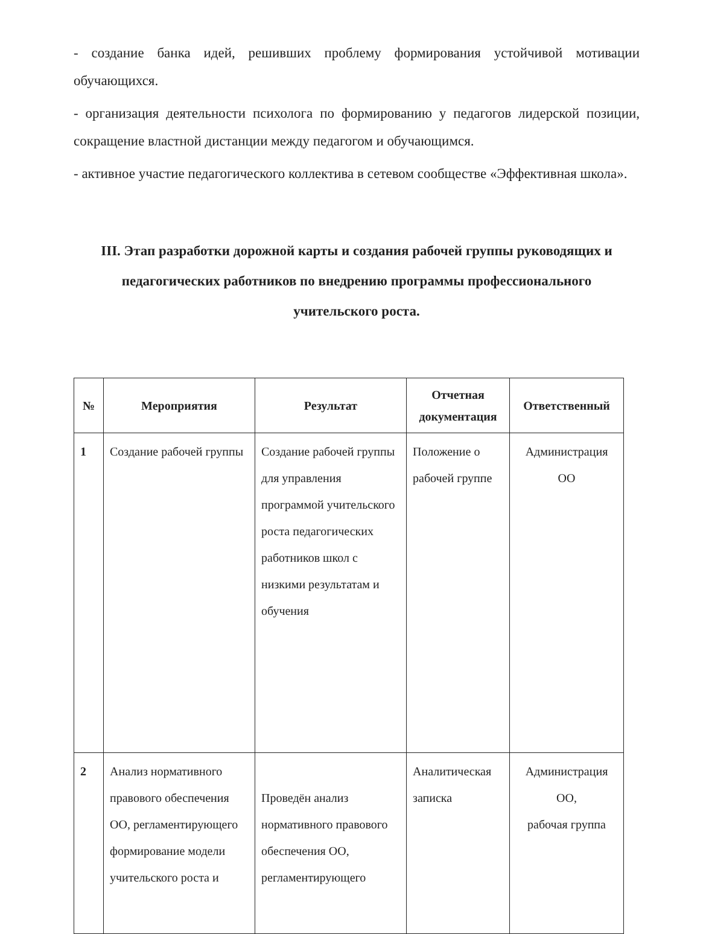- создание банка идей, решивших проблему формирования устойчивой мотивации обучающихся.
- организация деятельности психолога по формированию у педагогов лидерской позиции, сокращение властной дистанции между педагогом и обучающимся.
- активное участие педагогического коллектива в сетевом сообществе «Эффективная школа».
III. Этап разработки дорожной карты и создания рабочей группы руководящих и педагогических работников по внедрению программы профессионального учительского роста.
| № | Мероприятия | Результат | Отчетная документация | Ответственный |
| --- | --- | --- | --- | --- |
| 1 | Создание рабочей группы | Создание рабочей группы для управления программой учительского роста педагогических работников школ с низкими результатам и обучения | Положение о рабочей группе | Администрация ОО |
| 2 | Анализ нормативного правового обеспечения ОО, регламентирующего формирование модели учительского роста и | Проведён анализ нормативного правового обеспечения ОО, регламентирующего | Аналитическая записка | Администрация ОО, рабочая группа |